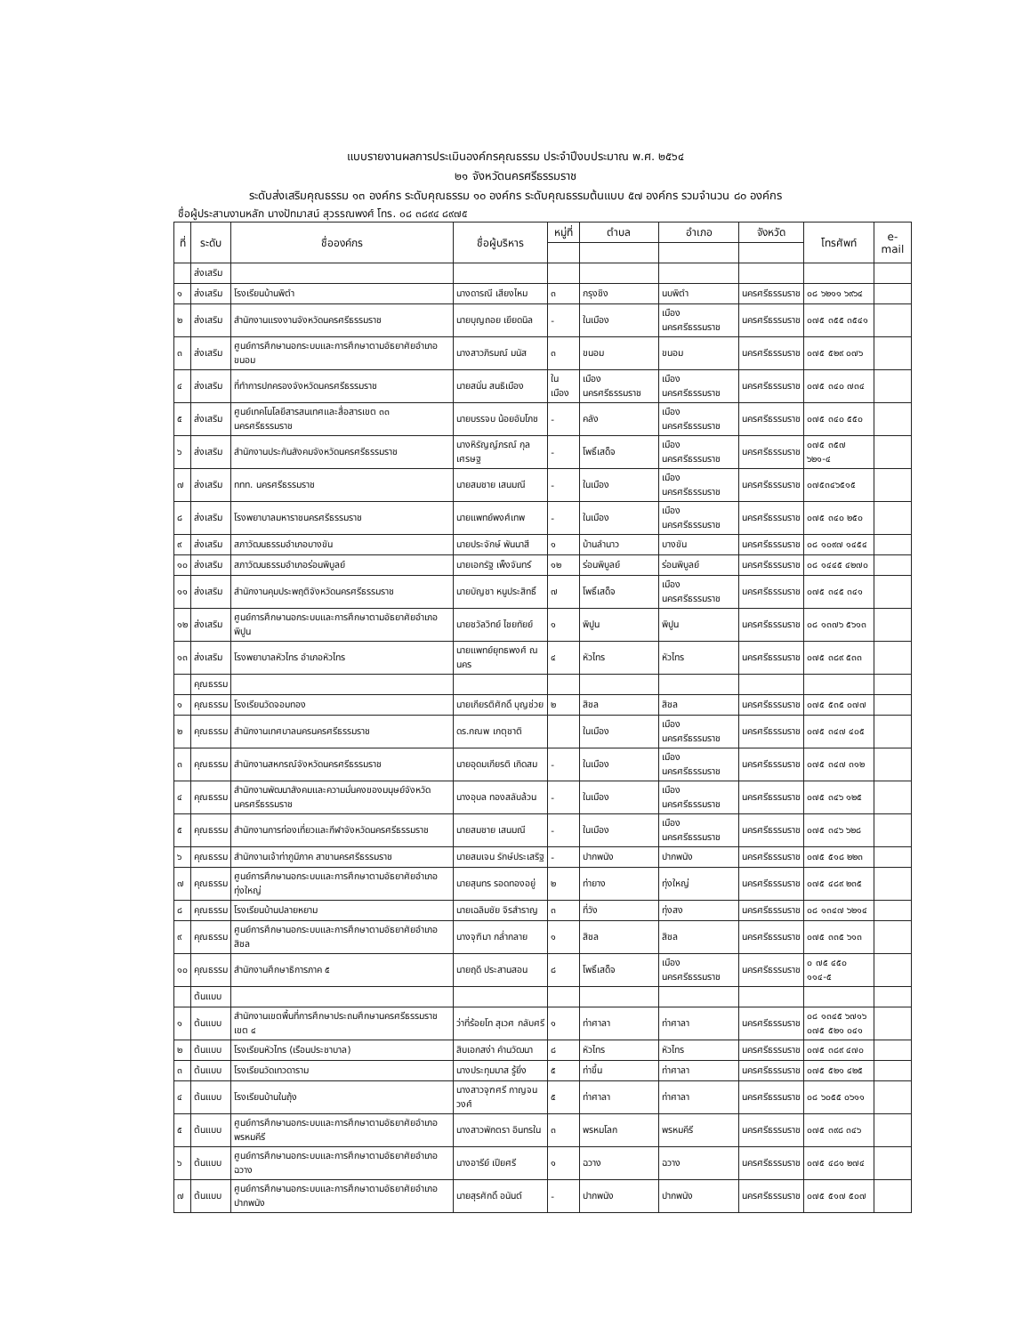แบบรายงานผลการประเมินองค์กรคุณธรรม ประจำปีงบประมาณ พ.ศ. ๒๕๖๔
๒๑ จังหวัดนครศรีธรรมราช
ระดับส่งเสริมคุณธรรม ๑๓ องค์กร ระดับคุณธรรม ๑๐ องค์กร ระดับคุณธรรมต้นแบบ ๕๗ องค์กร รวมจำนวน ๘๐ องค์กร
ชื่อผู้ประสานงานหลัก นางปัทมาสน์ สุวรรณพงศ์ โทร. ๐๘ ๓๘๙๔ ๘๙๗๕
| ที่ | ระดับ | ชื่อองค์กร | ชื่อผู้บริหาร | หมู่ที่ | ตำบล | อำเภอ | จังหวัด | โทรศัพท์ | e-mail |
| --- | --- | --- | --- | --- | --- | --- | --- | --- | --- |
| | ส่งเสริม | | | | | | | | |
| ๑ | ส่งเสริม | โรงเรียนบ้านพิตำ | นางดารณี เสียงไหม | ๓ | กรุงชิง | นบพิตำ | นครศรีธรรมราช | ๐๘ ๖๒๑๑ ๖๙๖๔ | |
| ๒ | ส่งเสริม | สำนักงานแรงงานจังหวัดนครศรีธรรมราช | นายบุญถอย เยียดนิล | - | ในเมือง | เมืองนครศรีธรรมราช | นครศรีธรรมราช | ๐๗๕ ๓๕๕ ๓๕๔๑ | |
| ๓ | ส่งเสริม | ศูนย์การศึกษานอกระบบและการศึกษาตามอัธยาศัยอำเภอขนอม | นางสาวภิรมณ์ มนัส | ๓ | ขนอม | ขนอม | นครศรีธรรมราช | ๐๗๕ ๕๒๙ ๐๗๖ | |
| ๔ | ส่งเสริม | ที่ทำการปกครองจังหวัดนครศรีธรรมราช | นายสนั่น สนธิเมือง | ในเมือง | เมืองนครศรีธรรมราช | เมืองนครศรีธรรมราช | นครศรีธรรมราช | ๐๗๕ ๓๔๐ ๗๓๔ | |
| ๕ | ส่งเสริม | ศูนย์เทคโนโลยีสารสนเทศและสื่อสารเขต ๓๓ นครศรีธรรมราช | นายบรรจบ น้อยอัมโภช | - | คลัง | เมืองนครศรีธรรมราช | นครศรีธรรมราช | ๐๗๕ ๓๔๐ ๕๕๐ | |
| ๖ | ส่งเสริม | สำนักงานประกันสังคมจังหวัดนครศรีธรรมราช | นางหิรัญญ์ภรณ์ กุลเศรษฐ | - | โพธิ์เสด็จ | เมืองนครศรีธรรมราช | นครศรีธรรมราช | ๐๗๕ ๓๕๗ ๖๒๑-๔ | |
| ๗ | ส่งเสริม | ททท. นครศรีธรรมราช | นายสมชาย เสนมณี | - | ในเมือง | เมืองนครศรีธรรมราช | นครศรีธรรมราช | ๐๗๕๓๔๖๕๑๕ | |
| ๘ | ส่งเสริม | โรงพยาบาลมหาราชนครศรีธรรมราช | นายแพทย์พงศ์เทพ | - | ในเมือง | เมืองนครศรีธรรมราช | นครศรีธรรมราช | ๐๗๕ ๓๔๐ ๒๕๐ | |
| ๙ | ส่งเสริม | สภาวัฒนธรรมอำเภอบางขัน | นายประจักษ์ พันนาสี | ๑ | บ้านลำนาว | บางขัน | นครศรีธรรมราช | ๐๘ ๑๐๙๗ ๑๔๕๔ | |
| ๑๐ | ส่งเสริม | สภาวัฒนธรรมอำเภอร่อนพิบูลย์ | นายเอกรัฐ เพ็งจันทร์ | ๑๒ | ร่อนพิบูลย์ | ร่อนพิบูลย์ | นครศรีธรรมราช | ๐๘ ๑๔๔๕ ๔๒๗๐ | |
| ๑๑ | ส่งเสริม | สำนักงานคุมประพฤติจังหวัดนครศรีธรรมราช | นายบัญชา หนูประสิทธิ์ | ๗ | โพธิ์เสด็จ | เมืองนครศรีธรรมราช | นครศรีธรรมราช | ๐๗๕ ๓๔๕ ๓๔๑ | |
| ๑๒ | ส่งเสริม | ศูนย์การศึกษานอกระบบและการศึกษาตามอัธยาศัยอำเภอพิปูน | นายชวัลวิทย์ ไชยทัยย์ | ๑ | พิปูน | พิปูน | นครศรีธรรมราช | ๐๘ ๑๓๗๖ ๕๖๑๓ | |
| ๑๓ | ส่งเสริม | โรงพยาบาลหัวไทร อำเภอหัวไทร | นายแพทย์ยุทธพงศ์ ณ นคร | ๔ | หัวไทร | หัวไทร | นครศรีธรรมราช | ๐๗๕ ๓๘๙ ๕๓๓ | |
| | คุณธรรม | | | | | | | | |
| ๑ | คุณธรรม | โรงเรียนวัดจอมทอง | นายเกียรติศักดิ์ บุญช่วย | ๒ | สิชล | สิชล | นครศรีธรรมราช | ๐๗๕ ๕๓๕ ๐๗๗ | |
| ๒ | คุณธรรม | สำนักงานเทศบาลนครนครศรีธรรมราช | ดร.กณพ เกตุชาติ | | ในเมือง | เมืองนครศรีธรรมราช | นครศรีธรรมราช | ๐๗๕ ๓๔๗ ๔๐๕ | |
| ๓ | คุณธรรม | สำนักงานสหกรณ์จังหวัดนครศรีธรรมราช | นายอุดมเกียรติ เกิดสม | - | ในเมือง | เมืองนครศรีธรรมราช | นครศรีธรรมราช | ๐๗๕ ๓๔๗ ๓๑๒ | |
| ๔ | คุณธรรม | สำนักงานพัฒนาสังคมและความมั่นคงของมนุษย์จังหวัดนครศรีธรรมราช | นางอุบล ทองสลับล้วน | - | ในเมือง | เมืองนครศรีธรรมราช | นครศรีธรรมราช | ๐๗๕ ๓๔๖ ๑๒๕ | |
| ๕ | คุณธรรม | สำนักงานการท่องเที่ยวและกีฬาจังหวัดนครศรีธรรมราช | นายสมชาย เสนมณี | - | ในเมือง | เมืองนครศรีธรรมราช | นครศรีธรรมราช | ๐๗๕ ๓๔๖ ๖๒๘ | |
| ๖ | คุณธรรม | สำนักงานเจ้าท่าภูมิภาค สาขานครศรีธรรมราช | นายสมเจน รักษ์ประเสริฐ | - | ปากพนัง | ปากพนัง | นครศรีธรรมราช | ๐๗๕ ๕๑๘ ๒๒๓ | |
| ๗ | คุณธรรม | ศูนย์การศึกษานอกระบบและการศึกษาตามอัธยาศัยอำเภอทุ่งใหญ่ | นายสุนทร รอดทองอยู่ | ๒ | ท่ายาง | ทุ่งใหญ่ | นครศรีธรรมราช | ๐๗๕ ๔๘๙ ๒๓๕ | |
| ๘ | คุณธรรม | โรงเรียนบ้านปลายหยาม | นายเฉลิมชัย จิรสำราญ | ๓ | ที่วัง | ทุ่งสง | นครศรีธรรมราช | ๐๘ ๑๓๔๗ ๖๒๑๔ | |
| ๙ | คุณธรรม | ศูนย์การศึกษานอกระบบและการศึกษาตามอัธยาศัยอำเภอสิชล | นางจุฑิมา กล่ำกลาย | ๑ | สิชล | สิชล | นครศรีธรรมราช | ๐๗๕ ๓๓๕ ๖๑๓ | |
| ๑๐ | คุณธรรม | สำนักงานศึกษาธิการภาค ๕ | นายฤดี ประสานสอน | ๘ | โพธิ์เสด็จ | เมืองนครศรีธรรมราช | นครศรีธรรมราช | ๐ ๗๕ ๔๕๐ ๑๑๔-๕ | |
| | ต้นแบบ | | | | | | | | |
| ๑ | ต้นแบบ | สำนักงานเขตพื้นที่การศึกษาประถมศึกษานครศรีธรรมราช เขต ๔ | ว่าที่ร้อยโท สุเวศ กลับศรี | ๑ | ท่าศาลา | ท่าศาลา | นครศรีธรรมราช | ๐๘ ๑๓๔๕ ๖๗๑๖ ๐๗๕ ๕๒๑ ๐๔๑ | |
| ๒ | ต้นแบบ | โรงเรียนหัวไทร (เรือนประชาบาล) | สิบเอกสง่า คำนวัฒนา | ๘ | หัวไทร | หัวไทร | นครศรีธรรมราช | ๐๗๕ ๓๘๙ ๔๗๐ | |
| ๓ | ต้นแบบ | โรงเรียนวัดเทวดาราม | นางประทุมมาส รู้ยิ่ง | ๕ | ท่าขึ้น | ท่าศาลา | นครศรีธรรมราช | ๐๗๕ ๕๒๑ ๔๒๕ | |
| ๔ | ต้นแบบ | โรงเรียนบ้านในถุ้ง | นางสาวจุฑศรี กาญจนวงศ์ | ๕ | ท่าศาลา | ท่าศาลา | นครศรีธรรมราช | ๐๘ ๖๐๕๕ ๐๖๑๑ | |
| ๕ | ต้นแบบ | ศูนย์การศึกษานอกระบบและการศึกษาตามอัธยาศัยอำเภอพรหมคีรี | นางสาวพักตรา อินทรใน | ๓ | พรหมโลก | พรหมคีรี | นครศรีธรรมราช | ๐๗๕ ๓๙๘ ๓๔๖ | |
| ๖ | ต้นแบบ | ศูนย์การศึกษานอกระบบและการศึกษาตามอัธยาศัยอำเภอฉวาง | นางอารีย์ เปียศรี | ๑ | ฉวาง | ฉวาง | นครศรีธรรมราช | ๐๗๕ ๔๘๑ ๒๗๔ | |
| ๗ | ต้นแบบ | ศูนย์การศึกษานอกระบบและการศึกษาตามอัธยาศัยอำเภอปากพนัง | นายสุรศักดิ์ อนันต์ | - | ปากพนัง | ปากพนัง | นครศรีธรรมราช | ๐๗๕ ๕๑๗ ๕๐๗ | |